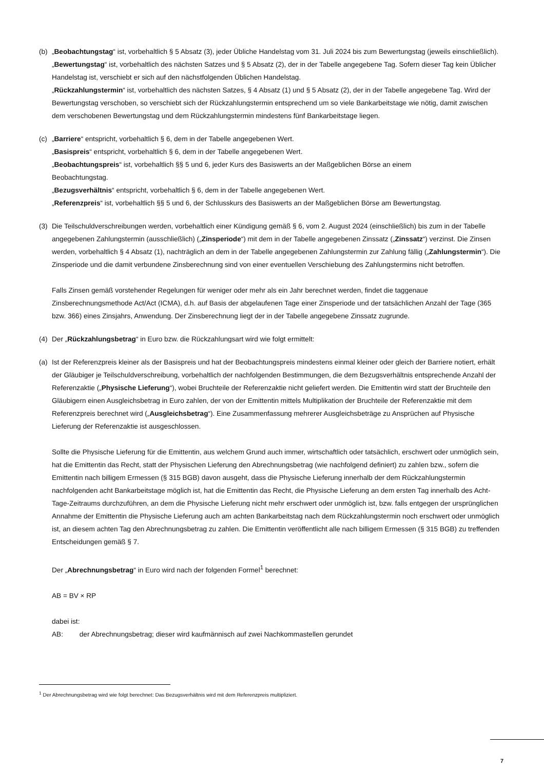(b) „Beobachtungstag“ ist, vorbehaltlich § 5 Absatz (3), jeder Übliche Handelstag vom 31. Juli 2024 bis zum Bewertungstag (jeweils einschließlich).
„Bewertungstag“ ist, vorbehaltlich des nächsten Satzes und § 5 Absatz (2), der in der Tabelle angegebene Tag. Sofern dieser Tag kein Üblicher Handelstag ist, verschiebt er sich auf den nächstfolgenden Üblichen Handelstag.
„Rückzahlungstermin“ ist, vorbehaltlich des nächsten Satzes, § 4 Absatz (1) und § 5 Absatz (2), der in der Tabelle angegebene Tag. Wird der Bewertungstag verschoben, so verschiebt sich der Rückzahlungstermin entsprechend um so viele Bankarbeitstage wie nötig, damit zwischen dem verschobenen Bewertungstag und dem Rückzahlungstermin mindestens fünf Bankarbeitstage liegen.
(c) „Barriere“ entspricht, vorbehaltlich § 6, dem in der Tabelle angegebenen Wert.
„Basispreis“ entspricht, vorbehaltlich § 6, dem in der Tabelle angegebenen Wert.
„Beobachtungspreis“ ist, vorbehaltlich §§ 5 und 6, jeder Kurs des Basiswerts an der Maßgeblichen Börse an einem
Beobachtungstag.
„Bezugsverhältnis“ entspricht, vorbehaltlich § 6, dem in der Tabelle angegebenen Wert.
„Referenzpreis“ ist, vorbehaltlich §§ 5 und 6, der Schlusskurs des Basiswerts an der Maßgeblichen Börse am Bewertungstag.
(3) Die Teilschuldverschreibungen werden, vorbehaltlich einer Kündigung gemäß § 6, vom 2. August 2024 (einschließlich) bis zum in der Tabelle angegebenen Zahlungstermin (ausschließlich) („Zinsperiode“) mit dem in der Tabelle angegebenen Zinssatz („Zinssatz“) verzinst. Die Zinsen werden, vorbehaltlich § 4 Absatz (1), nachträglich an dem in der Tabelle angegebenen Zahlungstermin zur Zahlung fällig („Zahlungstermin“). Die Zinsperiode und die damit verbundene Zinsberechnung sind von einer eventuellen Verschiebung des Zahlungstermins nicht betroffen.
Falls Zinsen gemäß vorstehender Regelungen für weniger oder mehr als ein Jahr berechnet werden, findet die taggenaue Zinsberechnungsmethode Act/Act (ICMA), d.h. auf Basis der abgelaufenen Tage einer Zinsperiode und der tatsächlichen Anzahl der Tage (365 bzw. 366) eines Zinsjahrs, Anwendung. Der Zinsberechnung liegt der in der Tabelle angegebene Zinssatz zugrunde.
(4) Der „Rückzahlungsbetrag“ in Euro bzw. die Rückzahlungsart wird wie folgt ermittelt:
(a) Ist der Referenzpreis kleiner als der Basispreis und hat der Beobachtungspreis mindestens einmal kleiner oder gleich der Barriere notiert, erhält der Gläubiger je Teilschuldverschreibung, vorbehaltlich der nachfolgenden Bestimmungen, die dem Bezugsverhältnis entsprechende Anzahl der Referenzaktie („Physische Lieferung“), wobei Bruchteile der Referenzaktie nicht geliefert werden. Die Emittentin wird statt der Bruchteile den Gläubigern einen Ausgleichsbetrag in Euro zahlen, der von der Emittentin mittels Multiplikation der Bruchteile der Referenzaktie mit dem Referenzpreis berechnet wird („Ausgleichsbetrag“). Eine Zusammenfassung mehrerer Ausgleichsbeträge zu Ansprüchen auf Physische Lieferung der Referenzaktie ist ausgeschlossen.
Sollte die Physische Lieferung für die Emittentin, aus welchem Grund auch immer, wirtschaftlich oder tatsächlich, erschwert oder unmöglich sein, hat die Emittentin das Recht, statt der Physischen Lieferung den Abrechnungsbetrag (wie nachfolgend definiert) zu zahlen bzw., sofern die Emittentin nach billigem Ermessen (§ 315 BGB) davon ausgeht, dass die Physische Lieferung innerhalb der dem Rückzahlungstermin nachfolgenden acht Bankarbeitstage möglich ist, hat die Emittentin das Recht, die Physische Lieferung an dem ersten Tag innerhalb des Acht-Tage-Zeitraums durchzuführen, an dem die Physische Lieferung nicht mehr erschwert oder unmöglich ist, bzw. falls entgegen der ursprünglichen Annahme der Emittentin die Physische Lieferung auch am achten Bankarbeitstag nach dem Rückzahlungstermin noch erschwert oder unmöglich ist, an diesem achten Tag den Abrechnungsbetrag zu zahlen. Die Emittentin veröffentlicht alle nach billigem Ermessen (§ 315 BGB) zu treffenden Entscheidungen gemäß § 7.
Der „Abrechnungsbetrag“ in Euro wird nach der folgenden Formel<sup>1</sup> berechnet:
AB = BV × RP
dabei ist:
AB: der Abrechnungsbetrag; dieser wird kaufmännisch auf zwei Nachkommastellen gerundet
<sup>1</sup> Der Abrechnungsbetrag wird wie folgt berechnet: Das Bezugsverhältnis wird mit dem Referenzpreis multipliziert.
7